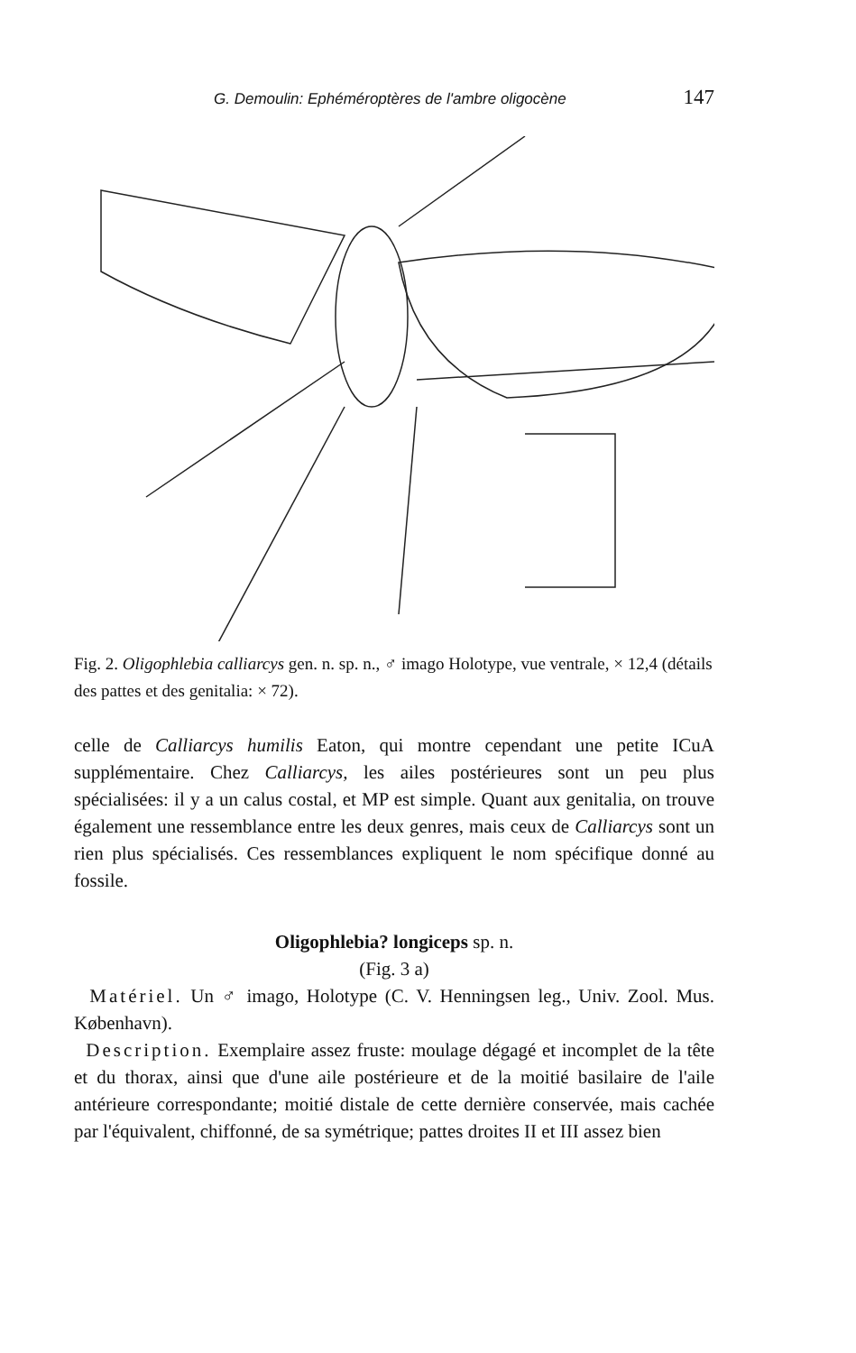G. Demoulin: Ephéméroptères de l'ambre oligocène 147
Fig. 2. Oligophlebia calliarcys gen. n. sp. n., ♂ imago Holotype, vue ventrale, × 12,4 (détails des pattes et des genitalia: × 72).
celle de Calliarcys humilis Eaton, qui montre cependant une petite ICuA supplémentaire. Chez Calliarcys, les ailes postérieures sont un peu plus spécialisées: il y a un calus costal, et MP est simple. Quant aux genitalia, on trouve également une ressemblance entre les deux genres, mais ceux de Calliarcys sont un rien plus spécialisés. Ces ressemblances expliquent le nom spécifique donné au fossile.
Oligophlebia? longiceps sp. n.
(Fig. 3 a)
Matériel. Un ♂ imago, Holotype (C. V. Henningsen leg., Univ. Zool. Mus. København).
Description. Exemplaire assez fruste: moulage dégagé et incomplet de la tête et du thorax, ainsi que d'une aile postérieure et de la moitié basilaire de l'aile antérieure correspondante; moitié distale de cette dernière conservée, mais cachée par l'équivalent, chiffonné, de sa symétrique; pattes droites II et III assez bien